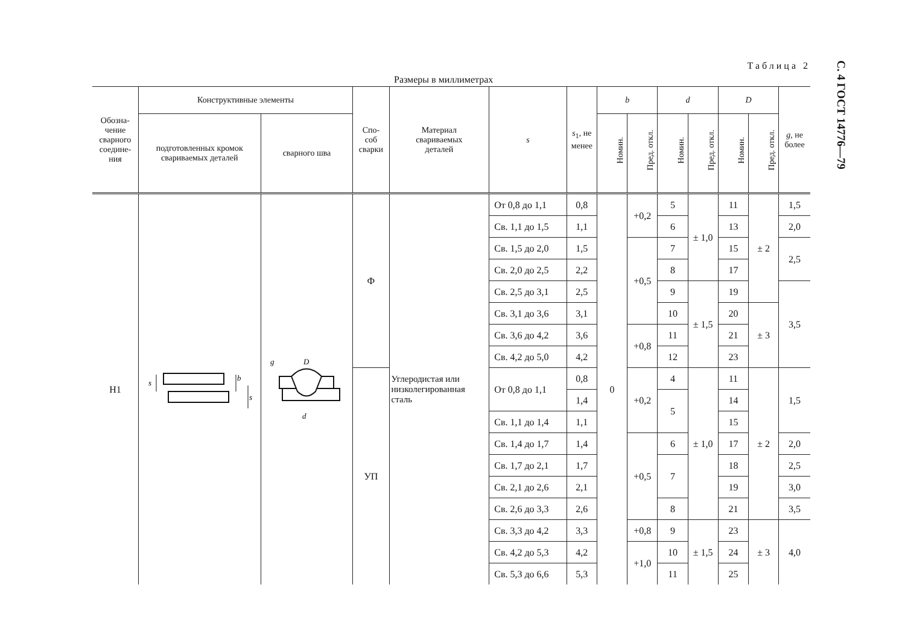Размеры в миллиметрах Таблица 2
| Обозна- чение сварного соедине- ния | Конструктивные элементы | | Спо- соб сварки | Материал свариваемых деталей | s | s<sub>1</sub>, не менее | b | | d | | D | | g , не более |
| --- | --- | --- | --- | --- | --- | --- | --- | --- | --- | --- | --- | --- | --- |
| | подготовленных кромок свариваемых деталей | сварного шва | | | | | Номин. | Пред. откл. | Номин. | Пред. откл. | Номин. | Пред. откл. | |
| Н1 | s b s | D d g | Ф | Углеродистая или низколегированная сталь | От 0,8 до 1,1 | 0,8 | 0 | +0,2 | 5 | ± 1,0 | 11 | ± 2 | 1,5 |
| | | | | | Св. 1,1 до 1,5 | 1,1 | | | 6 | | 13 | | 2,0 |
| | | | | | Св. 1,5 до 2,0 | 1,5 | | +0,5 | 7 | | 15 | | 2,5 |
| | | | | | Св. 2,0 до 2,5 | 2,2 | | | 8 | | 17 | | |
| | | | | | Св. 2,5 до 3,1 | 2,5 | | | 9 | ± 1,5 | 19 | | 3,5 |
| | | | | | Св. 3,1 до 3,6 | 3,1 | | | 10 | | 20 | ± 3 | |
| | | | | | Св. 3,6 до 4,2 | 3,6 | | +0,8 | 11 | | 21 | | |
| | | | | | Св. 4,2 до 5,0 | 4,2 | | | 12 | | 23 | | |
| | | | УП | | От 0,8 до 1,1 | 0,8 | | +0,2 | 4 | ± 1,0 | 11 | ± 2 | 1,5 |
| | | | | | | 1,4 | | | 5 | | 14 | | |
| | | | | | Св. 1,1 до 1,4 | 1,1 | | | | | 15 | | |
| | | | | | Св. 1,4 до 1,7 | 1,4 | | +0,5 | 6 | | 17 | | 2,0 |
| | | | | | Св. 1,7 до 2,1 | 1,7 | | | 7 | | 18 | | 2,5 |
| | | | | | Св. 2,1 до 2,6 | 2,1 | | | | | 19 | | 3,0 |
| | | | | | Св. 2,6 до 3,3 | 2,6 | | | 8 | | 21 | | 3,5 |
| | | | | | Св. 3,3 до 4,2 | 3,3 | | +0,8 | 9 | ± 1,5 | 23 | ± 3 | 4,0 |
| | | | | | Св. 4,2 до 5,3 | 4,2 | | +1,0 | 10 | | 24 | | |
| | | | | | Св. 5,3 до 6,6 | 5,3 | | | 11 | | 25 | | |
С. 4 ГОСТ 14776—79